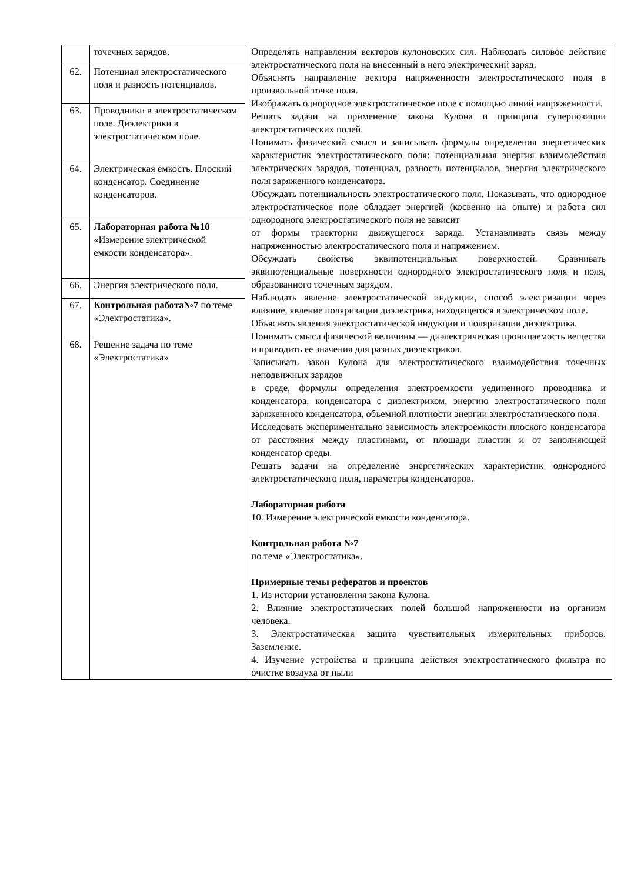| | точечных зарядов. | Определять направления векторов кулоновских сил. Наблюдать силовое действие электростатического поля на внесенный в него электрический заряд. Объяснять направление вектора напряженности электростатического поля в произвольной точке поля. Изображать однородное электростатическое поле с помощью линий напряженности. Решать задачи на применение закона Кулона и принципа суперпозиции электростатических полей. Понимать физический смысл и записывать формулы определения энергетических характеристик электростатического поля: потенциальная энергия взаимодействия электрических зарядов, потенциал, разность потенциалов, энергия электрического поля заряженного конденсатора. Обсуждать потенциальность электростатического поля. Показывать, что однородное электростатическое поле обладает энергией (косвенно на опыте) и работа сил однородного электростатического поля не зависит от формы траектории движущегося заряда. Устанавливать связь между напряженностью электростатического поля и напряжением. Обсуждать свойство эквипотенциальных поверхностей. Сравнивать эквипотенциальные поверхности однородного электростатического поля и поля, образованного точечным зарядом. Наблюдать явление электростатической индукции, способ электризации через влияние, явление поляризации диэлектрика, находящегося в электрическом поле. Объяснять явления электростатической индукции и поляризации диэлектрика. Понимать смысл физической величины — диэлектрическая проницаемость вещества и приводить ее значения для разных диэлектриков. Записывать закон Кулона для электростатического взаимодействия точечных неподвижных зарядов в среде, формулы определения электроемкости уединенного проводника и конденсатора, конденсатора с диэлектриком, энергию электростатического поля заряженного конденсатора, объемной плотности энергии электростатического поля. Исследовать экспериментально зависимость электроемкости плоского конденсатора от расстояния между пластинами, от площади пластин и от заполняющей конденсатор среды. Решать задачи на определение энергетических характеристик однородного электростатического поля, параметры конденсаторов. Лабораторная работа 10. Измерение электрической емкости конденсатора. Контрольная работа №7 по теме «Электростатика». Примерные темы рефератов и проектов 1. Из истории установления закона Кулона. 2. Влияние электростатических полей большой напряженности на организм человека. 3. Электростатическая защита чувствительных измерительных приборов. Заземление. 4. Изучение устройства и принципа действия электростатического фильтра по очистке воздуха от пыли |
| 62. | Потенциал электростатического поля и разность потенциалов. | |
| 63. | Проводники в электростатическом поле. Диэлектрики в электростатическом поле. | |
| 64. | Электрическая емкость. Плоский конденсатор. Соединение конденсаторов. | |
| 65. | Лабораторная работа №10 «Измерение электрической емкости конденсатора». | |
| 66. | Энергия электрического поля. | |
| 67. | Контрольная работа№7 по теме «Электростатика». | |
| 68. | Решение задача по теме «Электростатика» | |